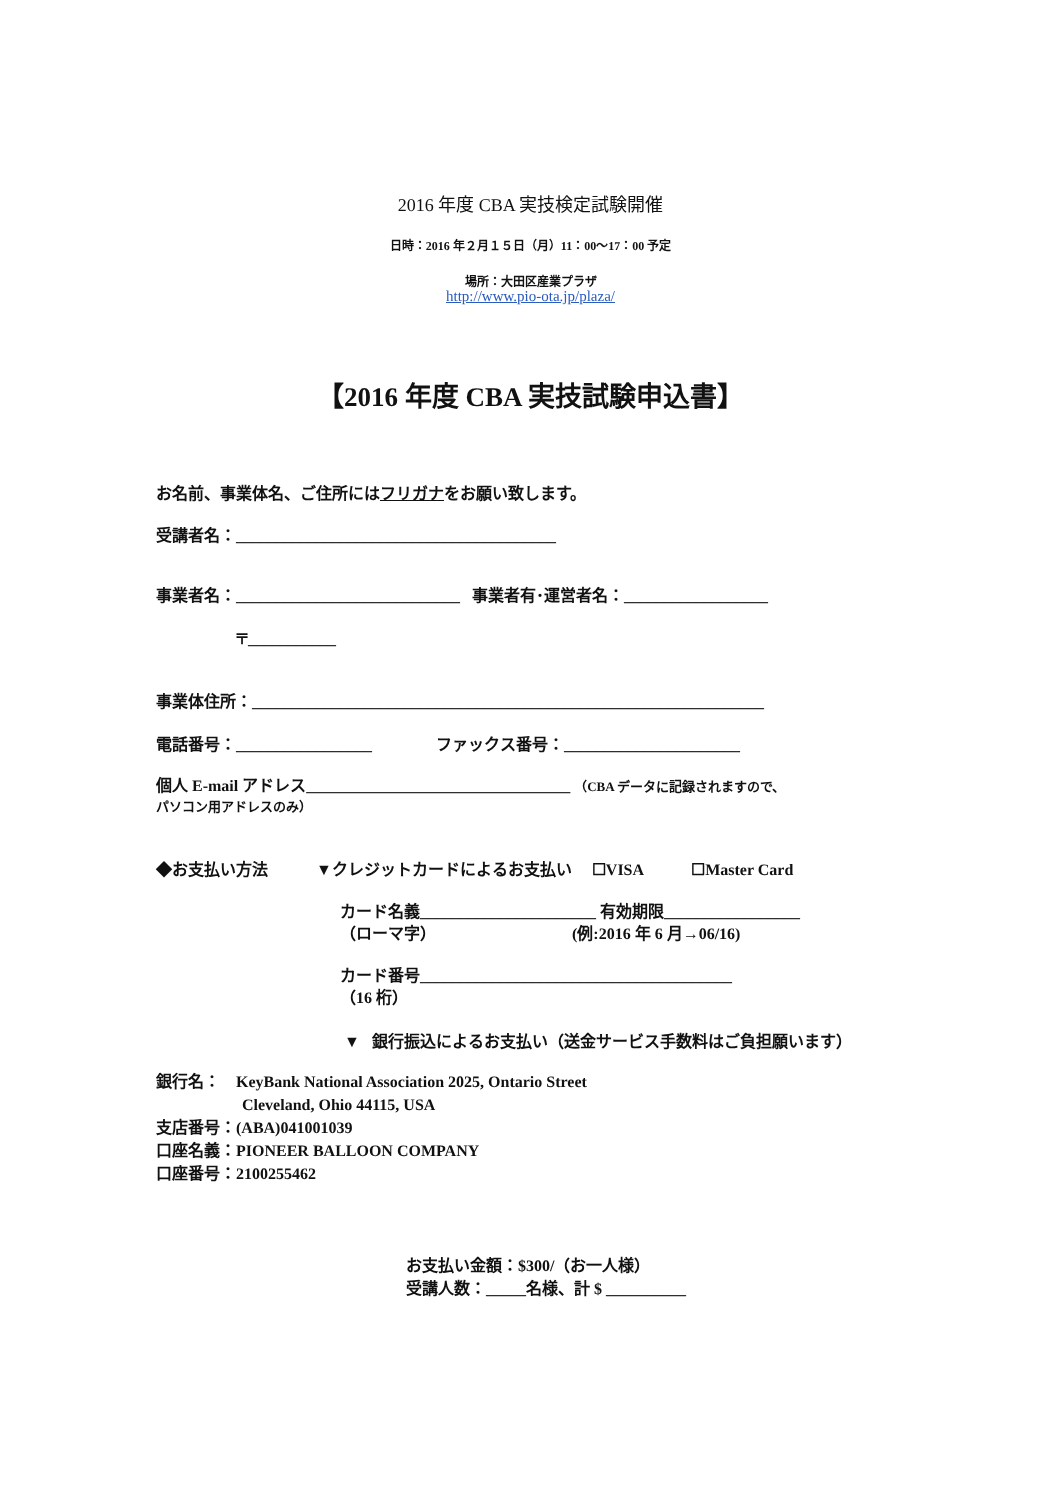2016 年度 CBA 実技検定試験開催
日時：2016 年２月１５日（月）11：00〜17：00 予定
場所：大田区産業プラザ
http://www.pio-ota.jp/plaza/
【2016 年度 CBA 実技試験申込書】
お名前、事業体名、ご住所にはフリガナをお願い致します。
受講者名：________________________________________
事業者名：____________________________ 事業者有･運営者名：__________________
〒___________
事業体住所：________________________________________________________________
電話番号：_________________ ファックス番号：______________________
個人 E-mail アドレス_________________________________ （CBA データに記録されますので、
パソコン用アドレスのみ）
◆お支払い方法 ▼クレジットカードによるお支払い ☐VISA ☐Master Card
カード名義______________________ 有効期限_________________
（ローマ字） (例:2016 年 6 月→06/16)
カード番号_______________________________________
（16 桁）
▼ 銀行振込によるお支払い（送金サービス手数料はご負担願います）
銀行名： KeyBank National Association 2025, Ontario Street
Cleveland, Ohio 44115, USA
支店番号：(ABA)041001039
口座名義：PIONEER BALLOON COMPANY
口座番号：2100255462
お支払い金額：$300/（お一人様）
受講人数：_____名様、計 $ __________